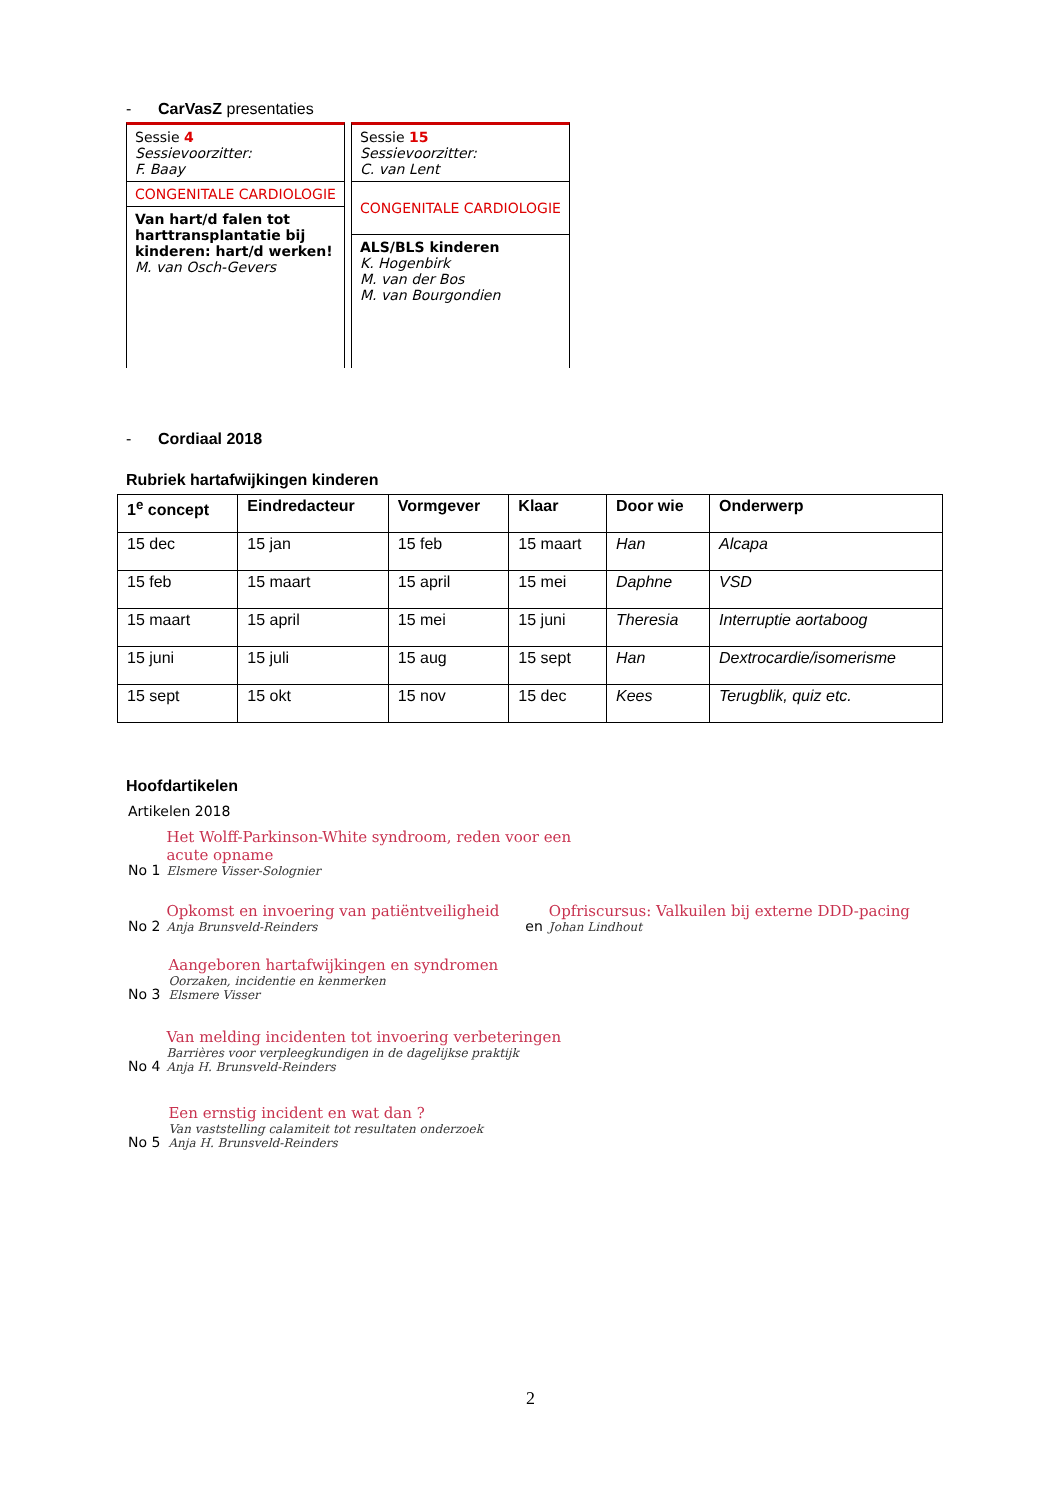- CarVasZ presentaties
Sessie 4
Sessievoorzitter:
F. Baay
CONGENITALE CARDIOLOGIE
Van hart/d falen tot harttransplantatie bij kinderen: hart/d werken!
M. van Osch-Gevers
Sessie 15
Sessievoorzitter:
C. van Lent
CONGENITALE CARDIOLOGIE
ALS/BLS kinderen
K. Hogenbirk
M. van der Bos
M. van Bourgondien
- Cordiaal 2018
Rubriek hartafwijkingen kinderen
| 1<sup>e</sup> concept | Eindredacteur | Vormgever | Klaar | Door wie | Onderwerp |
| --- | --- | --- | --- | --- | --- |
| 15 dec | 15 jan | 15 feb | 15 maart | Han | Alcapa |
| 15 feb | 15 maart | 15 april | 15 mei | Daphne | VSD |
| 15 maart | 15 april | 15 mei | 15 juni | Theresia | Interruptie aortaboog |
| 15 juni | 15 juli | 15 aug | 15 sept | Han | Dextrocardie/isomerisme |
| 15 sept | 15 okt | 15 nov | 15 dec | Kees | Terugblik, quiz etc. |
Hoofdartikelen
Artikelen 2018
No 1
Het Wolff-Parkinson-White syndroom, reden voor een
acute opname
Elsmere Visser-Solognier
No 2
Opkomst en invoering van patiëntveiligheid
Anja Brunsveld-Reinders
en
Opfriscursus: Valkuilen bij externe DDD-pacing
Johan Lindhout
No 3
Aangeboren hartafwijkingen en syndromen
Oorzaken, incidentie en kenmerken
Elsmere Visser
No 4
Van melding incidenten tot invoering verbeteringen
Barrières voor verpleegkundigen in de dagelijkse praktijk
Anja H. Brunsveld-Reinders
No 5
Een ernstig incident en wat dan ?
Van vaststelling calamiteit tot resultaten onderzoek
Anja H. Brunsveld-Reinders
2